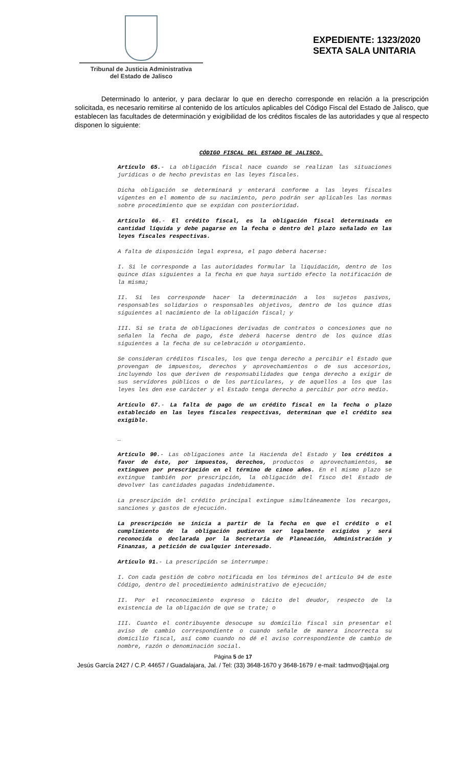Tribunal de Justicia Administrativa
del Estado de Jalisco
EXPEDIENTE: 1323/2020
SEXTA SALA UNITARIA
Determinado lo anterior, y para declarar lo que en derecho corresponde en relación a la prescripción solicitada, es necesario remitirse al contenido de los artículos aplicables del Código Fiscal del Estado de Jalisco, que establecen las facultades de determinación y exigibilidad de los créditos fiscales de las autoridades y que al respecto disponen lo siguiente:
CÓDIGO FISCAL DEL ESTADO DE JALISCO.
Artículo 65.- La obligación fiscal nace cuando se realizan las situaciones jurídicas o de hecho previstas en las leyes fiscales.
Dicha obligación se determinará y enterará conforme a las leyes fiscales vigentes en el momento de su nacimiento, pero podrán ser aplicables las normas sobre procedimiento que se expidan con posterioridad.
Artículo 66.- El crédito fiscal, es la obligación fiscal determinada en cantidad líquida y debe pagarse en la fecha o dentro del plazo señalado en las leyes fiscales respectivas.
A falta de disposición legal expresa, el pago deberá hacerse:
I. Si le corresponde a las autoridades formular la liquidación, dentro de los quince días siguientes a la fecha en que haya surtido efecto la notificación de la misma;
II. Si les corresponde hacer la determinación a los sujetos pasivos, responsables solidarios o responsables objetivos, dentro de los quince días siguientes al nacimiento de la obligación fiscal; y
III. Si se trata de obligaciones derivadas de contratos o concesiones que no señalen la fecha de pago, éste deberá hacerse dentro de los quince días siguientes a la fecha de su celebración u otorgamiento.
Se consideran créditos fiscales, los que tenga derecho a percibir el Estado que provengan de impuestos, derechos y aprovechamientos o de sus accesorios, incluyendo los que deriven de responsabilidades que tenga derecho a exigir de sus servidores públicos o de los particulares, y de aquellos a los que las leyes les den ese carácter y el Estado tenga derecho a percibir por otro medio.
Artículo 67.- La falta de pago de un crédito fiscal en la fecha o plazo establecido en las leyes fiscales respectivas, determinan que el crédito sea exigible.
…
Artículo 90.- Las obligaciones ante la Hacienda del Estado y los créditos a favor de éste, por impuestos, derechos, productos o aprovechamientos, se extinguen por prescripción en el término de cinco años. En el mismo plazo se extingue también por prescripción, la obligación del fisco del Estado de devolver las cantidades pagadas indebidamente.
La prescripción del crédito principal extingue simultáneamente los recargos, sanciones y gastos de ejecución.
La prescripción se inicia a partir de la fecha en que el crédito o el cumplimiento de la obligación pudieron ser legalmente exigidos y será reconocida o declarada por la Secretaría de Planeación, Administración y Finanzas, a petición de cualquier interesado.
Artículo 91.- La prescripción se interrumpe:
I. Con cada gestión de cobro notificada en los términos del artículo 94 de este Código, dentro del procedimiento administrativo de ejecución;
II. Por el reconocimiento expreso o tácito del deudor, respecto de la existencia de la obligación de que se trate; o
III. Cuanto el contribuyente desocupe su domicilio fiscal sin presentar el aviso de cambio correspondiente o cuando señale de manera incorrecta su domicilio fiscal, así como cuando no dé el aviso correspondiente de cambio de nombre, razón o denominación social.
Página 5 de 17
Jesús García 2427 / C.P. 44657 / Guadalajara, Jal. / Tel: (33) 3648-1670 y 3648-1679 / e-mail: tadmvo@tjajal.org